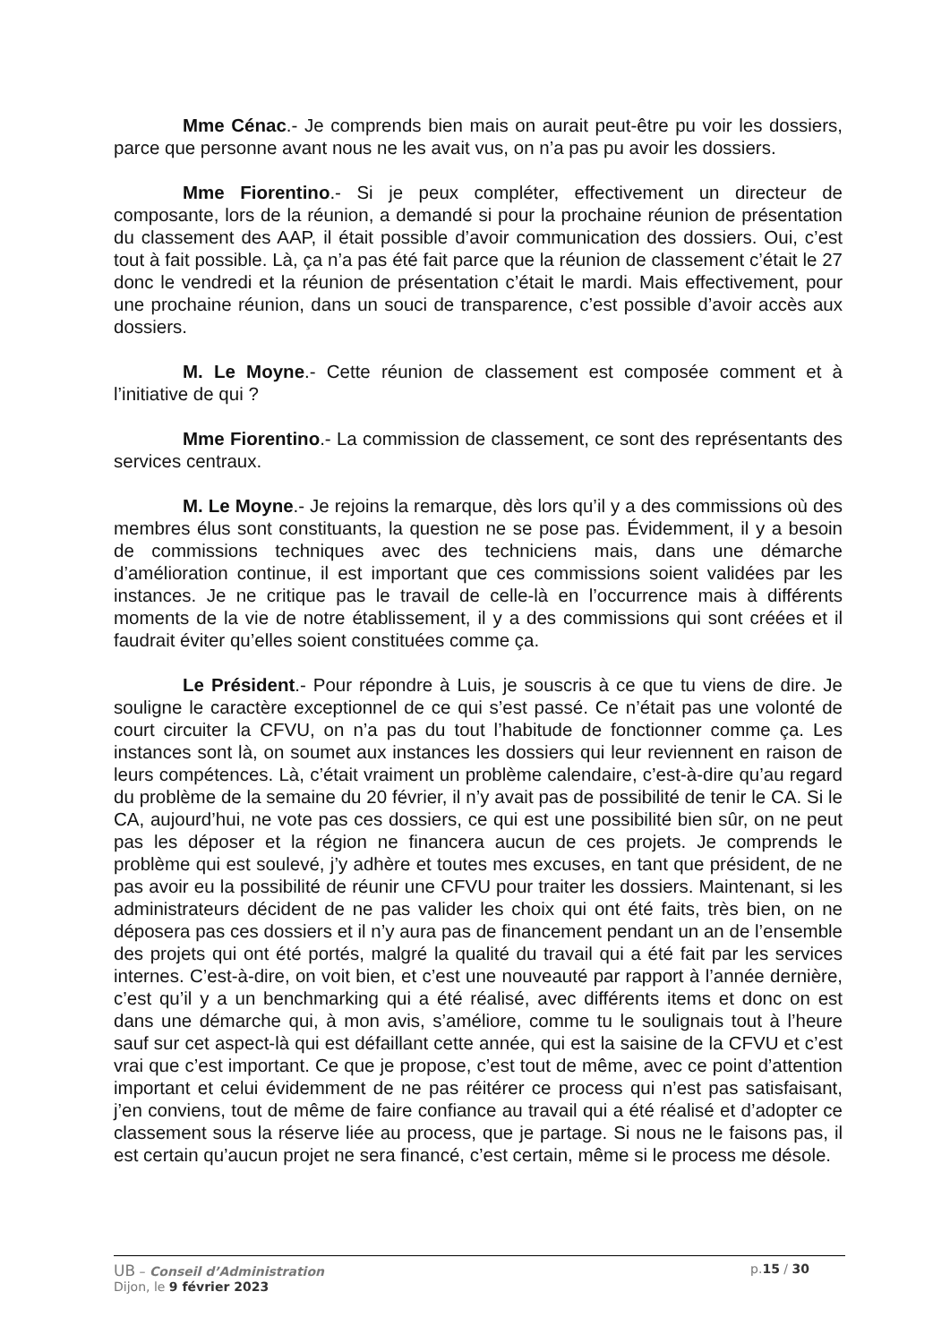Mme Cénac.- Je comprends bien mais on aurait peut-être pu voir les dossiers, parce que personne avant nous ne les avait vus, on n’a pas pu avoir les dossiers.
Mme Fiorentino.- Si je peux compléter, effectivement un directeur de composante, lors de la réunion, a demandé si pour la prochaine réunion de présentation du classement des AAP, il était possible d’avoir communication des dossiers. Oui, c’est tout à fait possible. Là, ça n’a pas été fait parce que la réunion de classement c’était le 27 donc le vendredi et la réunion de présentation c’était le mardi. Mais effectivement, pour une prochaine réunion, dans un souci de transparence, c’est possible d’avoir accès aux dossiers.
M. Le Moyne.- Cette réunion de classement est composée comment et à l’initiative de qui ?
Mme Fiorentino.- La commission de classement, ce sont des représentants des services centraux.
M. Le Moyne.- Je rejoins la remarque, dès lors qu’il y a des commissions où des membres élus sont constituants, la question ne se pose pas. Évidemment, il y a besoin de commissions techniques avec des techniciens mais, dans une démarche d’amélioration continue, il est important que ces commissions soient validées par les instances. Je ne critique pas le travail de celle-là en l’occurrence mais à différents moments de la vie de notre établissement, il y a des commissions qui sont créées et il faudrait éviter qu’elles soient constituées comme ça.
Le Président.- Pour répondre à Luis, je souscris à ce que tu viens de dire. Je souligne le caractère exceptionnel de ce qui s’est passé. Ce n’était pas une volonté de court circuiter la CFVU, on n’a pas du tout l’habitude de fonctionner comme ça. Les instances sont là, on soumet aux instances les dossiers qui leur reviennent en raison de leurs compétences. Là, c’était vraiment un problème calendaire, c’est-à-dire qu’au regard du problème de la semaine du 20 février, il n’y avait pas de possibilité de tenir le CA. Si le CA, aujourd’hui, ne vote pas ces dossiers, ce qui est une possibilité bien sûr, on ne peut pas les déposer et la région ne financera aucun de ces projets. Je comprends le problème qui est soulevé, j’y adhère et toutes mes excuses, en tant que président, de ne pas avoir eu la possibilité de réunir une CFVU pour traiter les dossiers. Maintenant, si les administrateurs décident de ne pas valider les choix qui ont été faits, très bien, on ne déposera pas ces dossiers et il n’y aura pas de financement pendant un an de l’ensemble des projets qui ont été portés, malgré la qualité du travail qui a été fait par les services internes. C’est-à-dire, on voit bien, et c’est une nouveauté par rapport à l’année dernière, c’est qu’il y a un benchmarking qui a été réalisé, avec différents items et donc on est dans une démarche qui, à mon avis, s’améliore, comme tu le soulignais tout à l’heure sauf sur cet aspect-là qui est défaillant cette année, qui est la saisine de la CFVU et c’est vrai que c’est important. Ce que je propose, c’est tout de même, avec ce point d’attention important et celui évidemment de ne pas réitérer ce process qui n’est pas satisfaisant, j’en conviens, tout de même de faire confiance au travail qui a été réalisé et d’adopter ce classement sous la réserve liée au process, que je partage. Si nous ne le faisons pas, il est certain qu’aucun projet ne sera financé, c’est certain, même si le process me désole.
UB – Conseil d’Administration p.15 / 30
Dijon, le 9 février 2023